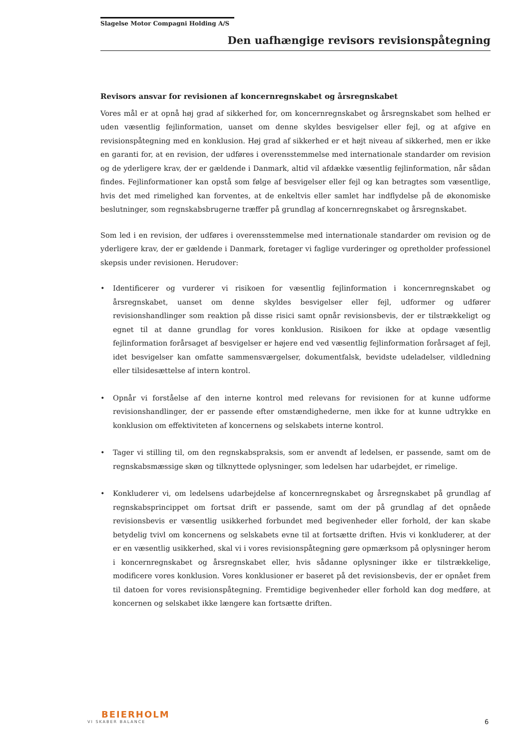Slagelse Motor Compagni Holding A/S
Den uafhængige revisors revisionspåtegning
Revisors ansvar for revisionen af koncernregnskabet og årsregnskabet
Vores mål er at opnå høj grad af sikkerhed for, om koncernregnskabet og årsregnskabet som helhed er uden væsentlig fejlinformation, uanset om denne skyldes besvigelser eller fejl, og at afgive en revisionspåtegning med en konklusion. Høj grad af sikkerhed er et højt niveau af sikkerhed, men er ikke en garanti for, at en revision, der udføres i overensstemmelse med internationale standarder om revision og de yderligere krav, der er gældende i Danmark, altid vil afdække væsentlig fejlinformation, når sådan findes. Fejlinformationer kan opstå som følge af besvigelser eller fejl og kan betragtes som væsentlige, hvis det med rimelighed kan forventes, at de enkeltvis eller samlet har indflydelse på de økonomiske beslutninger, som regnskabsbrugerne træffer på grundlag af koncernregnskabet og årsregnskabet.
Som led i en revision, der udføres i overensstemmelse med internationale standarder om revision og de yderligere krav, der er gældende i Danmark, foretager vi faglige vurderinger og opretholder professionel skepsis under revisionen. Herudover:
• Identificerer og vurderer vi risikoen for væsentlig fejlinformation i koncernregnskabet og årsregnskabet, uanset om denne skyldes besvigelser eller fejl, udformer og udfører revisionshandlinger som reaktion på disse risici samt opnår revisionsbevis, der er tilstrækkeligt og egnet til at danne grundlag for vores konklusion. Risikoen for ikke at opdage væsentlig fejlinformation forårsaget af besvigelser er højere end ved væsentlig fejlinformation forårsaget af fejl, idet besvigelser kan omfatte sammensværgelser, dokumentfalsk, bevidste udeladelser, vildledning eller tilsidesættelse af intern kontrol.
• Opnår vi forståelse af den interne kontrol med relevans for revisionen for at kunne udforme revisionshandlinger, der er passende efter omstændighederne, men ikke for at kunne udtrykke en konklusion om effektiviteten af koncernens og selskabets interne kontrol.
• Tager vi stilling til, om den regnskabspraksis, som er anvendt af ledelsen, er passende, samt om de regnskabsmæssige skøn og tilknyttede oplysninger, som ledelsen har udarbejdet, er rimelige.
• Konkluderer vi, om ledelsens udarbejdelse af koncernregnskabet og årsregnskabet på grundlag af regnskabsprincippet om fortsat drift er passende, samt om der på grundlag af det opnåede revisionsbevis er væsentlig usikkerhed forbundet med begivenheder eller forhold, der kan skabe betydelig tvivl om koncernens og selskabets evne til at fortsætte driften. Hvis vi konkluderer, at der er en væsentlig usikkerhed, skal vi i vores revisionspåtegning gøre opmærksom på oplysninger herom i koncernregnskabet og årsregnskabet eller, hvis sådanne oplysninger ikke er tilstrækkelige, modificere vores konklusion. Vores konklusioner er baseret på det revisionsbevis, der er opnået frem til datoen for vores revisionspåtegning. Fremtidige begivenheder eller forhold kan dog medføre, at koncernen og selskabet ikke længere kan fortsætte driften.
BEIERHOLM
VI SKABER BALANCE
6